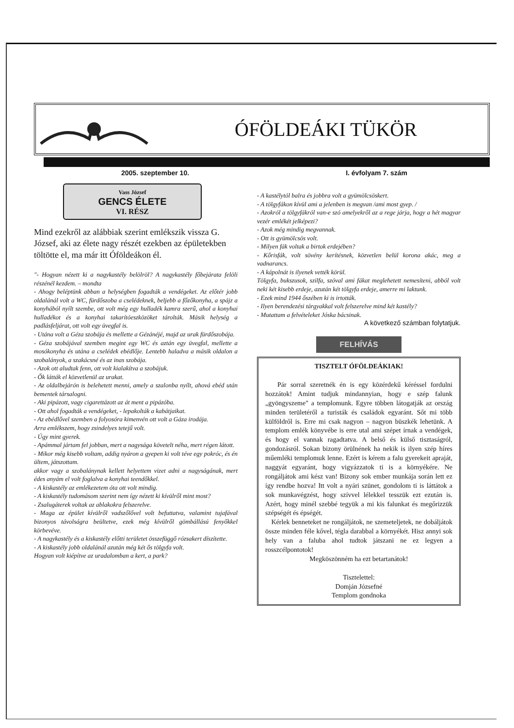ÓFÖLDEÁKI TÜKÖR
2005. szeptember 10. I. évfolyam 7. szám
Vass József
GENCS ÉLETE
VI. RÉSZ
Mind ezekről az alábbiak szerint emlékszik vissza G. József, aki az élete nagy részét ezekben az épületekben töltötte el, ma már itt Óföldeákon él.
"- Hogyan nézett ki a nagykastély belölröl? A nagykastély főbejárata felöli részénél kezdem. – mondta
- Ahogy beléptünk abban a helységben fogadták a vendégeket. Az előtér jobb oldalánál volt a WC, fürdőszoba a cselédeknek, beljebb a főzőkonyha, a spájz a konyhából nyílt szembe, ott volt még egy hulladék kamra szerű, ahol a konyhai hulladékot és a konyhai takarítóeszközöket tárolták. Másik helység a padlásfeljárat, ott volt egy üvegfal is.
- Utána volt a Géza szobája és mellette a Gézánéjé, majd az urak fürdőszobája.
- Géza szobájával szemben megint egy WC és aztán egy üvegfal, mellette a mosókonyha és utána a cselédek ebédlője. Lentebb haladva a másik oldalon a szobalányok, a szakácsné és az inas szobája.
- Azok ott aludtak fenn, ott volt kialakítva a szobájuk.
- Ők látták el közvetlenül az urakat.
- Az oldalbejárón is belehetett menni, amely a szalonba nyílt, ahová ebéd után bementek társalogni.
- Aki pipázott, vagy cigarettázott az át ment a pipázóba.
- Ott ahol fogadták a vendégeket, - lepakolták a kabátjaikat.
- Az ebédlővel szemben a folyosóra kimenvén ott volt a Gáza irodája.
Arra emlékszem, hogy zsindelyes tetejű volt.
- Úgy mint gyerek.
- Apámmal jártam fel jobban, mert a nagysága követelt néha, mert régen látott.
- Mikor még kisebb voltam, addig nyáron a gyepen ki volt téve egy pokróc, és én ültem, játszottam.
akkor vagy a szobalánynak kellett helyettem vizet adni a nagyságának, mert édes anyám el volt foglalva a konyhai teendőkkel.
- A kiskastély az emlékezetem óta ott volt mindig.
- A kiskastély tudomásom szerint nem így nézett ki kívülről mint most?
- Zsalugáterek voltak az ablakokra felszerelve.
- Maga az épület kívülről vadszőlővel volt befuttatva, valamint tujafával bizonyos távolságra beültetve, ezek még kívülről gömbállású fenyőkkel körbevéve.
- A nagykastély és a kiskastély előtti területet összefüggő rózsakert díszítette.
- A kiskastély jobb oldalánál azután még két ős tölgyfa volt.
Hogyan volt kiépítve az uradalomban a kert, a park?
- A kastélytól balra és jobbra volt a gyümölcsöskert.
- A tölgyfákon kívül ami a jelenben is megvan /ami most gyep. /
- Azokról a tölgyfákról van-e szó amelyekről az a rege járja, hogy a hét magyar vezér emlékét jelképezi?
- Azok még mindig megvannak.
- Ott is gyümölcsös volt.
- Milyen fák voltak a birtok erdejében?
- Kőrisfák, volt sövény kerítésnek, közvetlen belül korona akác, meg a vadnarancs.
- A kápolnát is ilyenek vették körül.
Tölgyfa, bukszusok, szilfa, szóval ami fákat meglehetett nemesíteni, abból volt neki két kisebb erdeje, azután két tölgyfa erdeje, amerre mi laktunk.
- Ezek mind 1944 őszében ki is irtották.
- Ilyen berendezési tárgyakkal volt felszerelve mind két kastély?
- Mutattam a felvételeket Jóska bácsinak.
A következő számban folytatjuk.
FELHÍVÁS
TISZTELT ÓFÖLDEÁKIAK!
Pár sorral szeretnék én is egy közérdekű kéréssel fordulni hozzátok! Amint tudjuk mindannyian, hogy e szép falunk „gyöngyszeme" a templomunk. Egyre többen látogatják az ország minden területéről a turisták és családok egyaránt. Sőt mi több külföldről is. Erre mi csak nagyon – nagyon büszkék lehetünk. A templom emlék könyvébe is erre utal ami szépet írnak a vendégek, és hogy el vannak ragadtatva. A belső és külső tisztaságról, gondozásról. Sokan bizony örülnének ha nekik is ilyen szép híres műemléki templomuk lenne. Ezért is kérem a falu gyerekeit apraját, naggyát egyaránt, hogy vigyázzatok ti is a környékére. Ne rongáljátok ami kész van! Bizony sok ember munkája során lett ez így rendbe hozva! Itt volt a nyári szünet, gondolom ti is láttátok a sok munkavégzést, hogy szívvel lélekkel tesszük ezt ezután is. Azért, hogy minél szebbé tegyük a mi kis falunkat és megőrizzük szépségét és épségét.
Kérlek benneteket ne rongáljátok, ne szemeteljetek, ne dobáljátok össze minden féle kővel, tégla darabbal a környékét. Hisz annyi sok hely van a faluba ahol tudtok játszani ne ez legyen a rosszcélpontotok!
Megköszönném ha ezt betartanátok!
Tisztelettel:
Domján Józsefné
Templom gondnoka